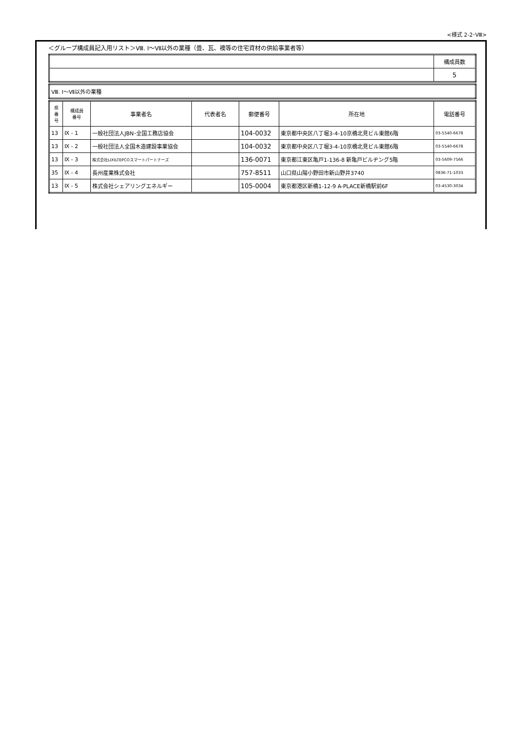<様式 2-2･Ⅷ>
＜グループ構成員記入用リスト＞Ⅷ. Ⅰ～Ⅶ以外の業種（畳、瓦、襖等の住宅資材の供給事業者等）
| | 構成員数 |
| | 5 |
| Ⅷ. Ⅰ～Ⅶ以外の業種 |
| 県 番 号 | 構成員 番号 | 事業者名 | 代表者名 | 郵便番号 | 所在地 | 電話番号 |
| --- | --- | --- | --- | --- | --- | --- |
| 13 | Ⅸ - 1 | 一般社団法人JBN･全国工務店協会 | | 104-0032 | 東京都中央区八丁堀3-4-10京橋北見ビル東館6階 | 03-5540-6678 |
| 13 | Ⅸ - 2 | 一般社団法人全国木造建設事業協会 | | 104-0032 | 東京都中央区八丁堀3-4-10京橋北見ビル東館6階 | 03-5540-6678 |
| 13 | Ⅸ - 3 | 株式会社LIXILTEPCOスマートパートナーズ | | 136-0071 | 東京都江東区亀戸1-136-8 新亀戸ビルヂング5階 | 03-5609-7566 |
| 35 | Ⅸ - 4 | 長州産業株式会社 | | 757-8511 | 山口県山陽小野田市新山野井3740 | 0836-71-1033 |
| 13 | Ⅸ - 5 | 株式会社シェアリングエネルギー | | 105-0004 | 東京都港区新橋1-12-9 A-PLACE新橋駅前6F | 03-4530-3034 |